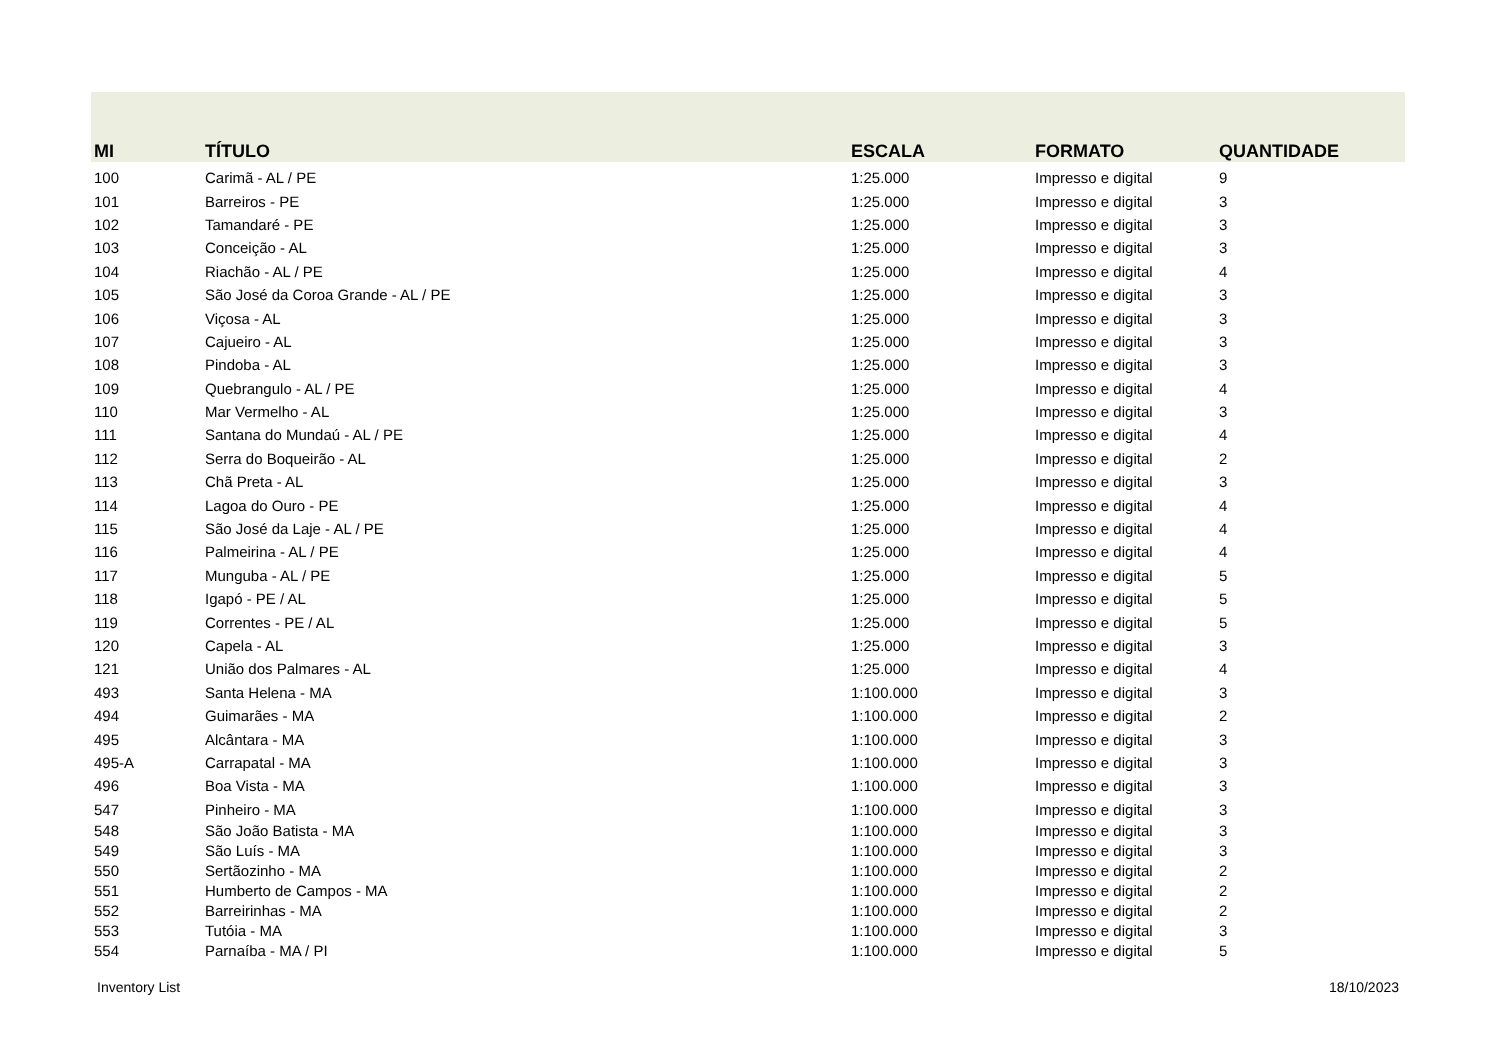| MI | TÍTULO | ESCALA | FORMATO | QUANTIDADE |
| --- | --- | --- | --- | --- |
| 100 | Carimã - AL / PE | 1:25.000 | Impresso e digital | 9 |
| 101 | Barreiros - PE | 1:25.000 | Impresso e digital | 3 |
| 102 | Tamandaré - PE | 1:25.000 | Impresso e digital | 3 |
| 103 | Conceição - AL | 1:25.000 | Impresso e digital | 3 |
| 104 | Riachão - AL / PE | 1:25.000 | Impresso e digital | 4 |
| 105 | São José da Coroa Grande - AL / PE | 1:25.000 | Impresso e digital | 3 |
| 106 | Viçosa - AL | 1:25.000 | Impresso e digital | 3 |
| 107 | Cajueiro - AL | 1:25.000 | Impresso e digital | 3 |
| 108 | Pindoba - AL | 1:25.000 | Impresso e digital | 3 |
| 109 | Quebrangulo - AL / PE | 1:25.000 | Impresso e digital | 4 |
| 110 | Mar Vermelho - AL | 1:25.000 | Impresso e digital | 3 |
| 111 | Santana do Mundaú - AL / PE | 1:25.000 | Impresso e digital | 4 |
| 112 | Serra do Boqueirão - AL | 1:25.000 | Impresso e digital | 2 |
| 113 | Chã Preta - AL | 1:25.000 | Impresso e digital | 3 |
| 114 | Lagoa do Ouro - PE | 1:25.000 | Impresso e digital | 4 |
| 115 | São José da Laje - AL / PE | 1:25.000 | Impresso e digital | 4 |
| 116 | Palmeirina - AL / PE | 1:25.000 | Impresso e digital | 4 |
| 117 | Munguba - AL / PE | 1:25.000 | Impresso e digital | 5 |
| 118 | Igapó - PE / AL | 1:25.000 | Impresso e digital | 5 |
| 119 | Correntes - PE / AL | 1:25.000 | Impresso e digital | 5 |
| 120 | Capela - AL | 1:25.000 | Impresso e digital | 3 |
| 121 | União dos Palmares - AL | 1:25.000 | Impresso e digital | 4 |
| 493 | Santa Helena - MA | 1:100.000 | Impresso e digital | 3 |
| 494 | Guimarães - MA | 1:100.000 | Impresso e digital | 2 |
| 495 | Alcântara - MA | 1:100.000 | Impresso e digital | 3 |
| 495-A | Carrapatal - MA | 1:100.000 | Impresso e digital | 3 |
| 496 | Boa Vista - MA | 1:100.000 | Impresso e digital | 3 |
| 547 | Pinheiro - MA | 1:100.000 | Impresso e digital | 3 |
| 548 | São João Batista - MA | 1:100.000 | Impresso e digital | 3 |
| 549 | São Luís - MA | 1:100.000 | Impresso e digital | 3 |
| 550 | Sertãozinho - MA | 1:100.000 | Impresso e digital | 2 |
| 551 | Humberto de Campos - MA | 1:100.000 | Impresso e digital | 2 |
| 552 | Barreirinhas - MA | 1:100.000 | Impresso e digital | 2 |
| 553 | Tutóia - MA | 1:100.000 | Impresso e digital | 3 |
| 554 | Parnaíba - MA / PI | 1:100.000 | Impresso e digital | 5 |
Inventory List 18/10/2023